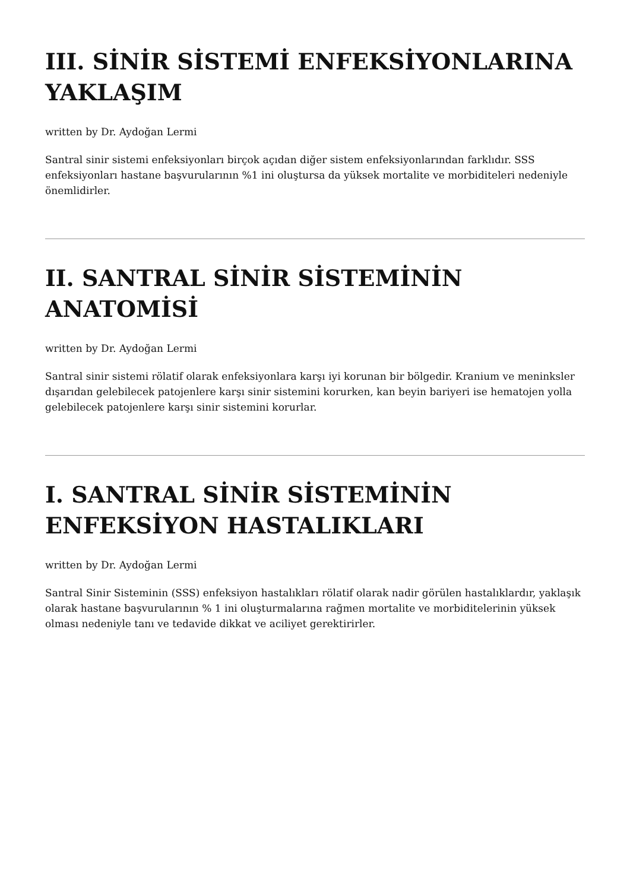III. SİNİR SİSTEMİ ENFEKSİYONLARINA YAKLAŞIM
written by Dr. Aydoğan Lermi
Santral sinir sistemi enfeksiyonları birçok açıdan diğer sistem enfeksiyonlarından farklıdır. SSS enfeksiyonları hastane başvurularının %1 ini oluştursa da yüksek mortalite ve morbiditeleri nedeniyle önemlidirler.
II. SANTRAL SİNİR SİSTEMİNİN ANATOMİSİ
written by Dr. Aydoğan Lermi
Santral sinir sistemi rölatif olarak enfeksiyonlara karşı iyi korunan bir bölgedir. Kranium ve meninksler dışarıdan gelebilecek patojenlere karşı sinir sistemini korurken, kan beyin bariyeri ise hematojen yolla gelebilecek patojenlere karşı sinir sistemini korurlar.
I. SANTRAL SİNİR SİSTEMİNİN ENFEKSİYON HASTALIKLARI
written by Dr. Aydoğan Lermi
Santral Sinir Sisteminin (SSS) enfeksiyon hastalıkları rölatif olarak nadir görülen hastalıklardır, yaklaşık olarak hastane başvurularının % 1 ini oluşturmalarına rağmen mortalite ve morbiditelerinin yüksek olması nedeniyle tanı ve tedavide dikkat ve aciliyet gerektirirler.